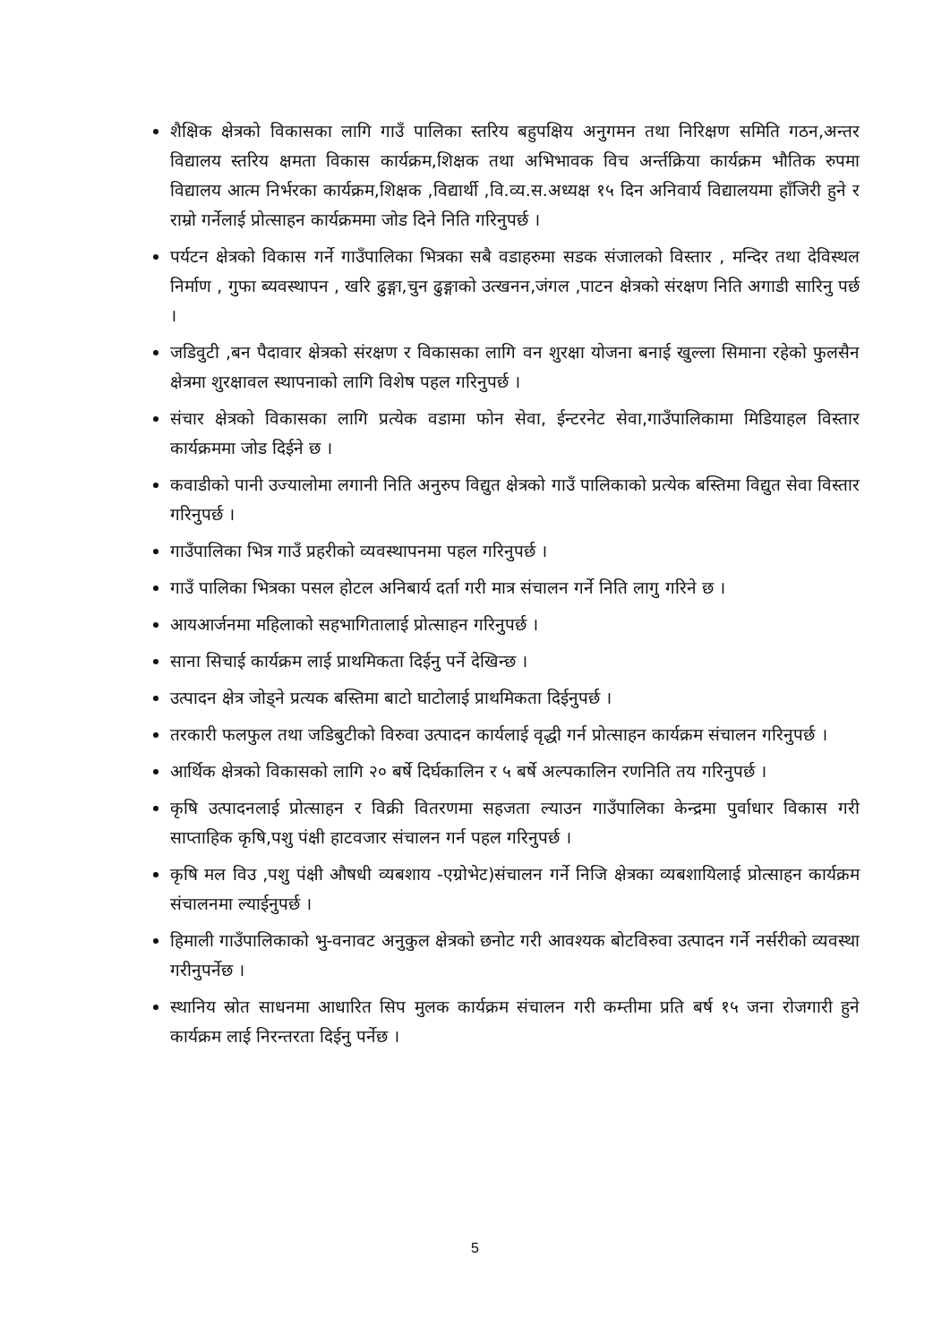शैक्षिक क्षेत्रको विकासका लागि गाउँ पालिका स्तरिय बहुपक्षिय अनुगमन तथा निरिक्षण समिति गठन,अन्तर विद्यालय स्तरिय क्षमता विकास कार्यक्रम,शिक्षक तथा अभिभावक विच अर्न्तक्रिया कार्यक्रम भौतिक रुपमा विद्यालय आत्म निर्भरका कार्यक्रम,शिक्षक ,विद्यार्थी ,वि.व्य.स.अध्यक्ष १५ दिन अनिवार्य विद्यालयमा हाँजिरी हुने र राम्रो गर्नेलाई प्रोत्साहन कार्यक्रममा जोड दिने निति गरिनुपर्छ ।
पर्यटन क्षेत्रको विकास गर्ने गाउँपालिका भित्रका सबै वडाहरुमा सडक संजालको विस्तार , मन्दिर तथा देविस्थल निर्माण , गुफा ब्यवस्थापन , खरि ढुङ्गा,चुन ढुङ्गाको उत्खनन,जंगल ,पाटन क्षेत्रको संरक्षण निति अगाडी सारिनु पर्छ ।
जडिवुटी ,बन पैदावार क्षेत्रको संरक्षण र विकासका लागि वन शुरक्षा योजना बनाई खुल्ला सिमाना रहेको फुलसैन क्षेत्रमा शुरक्षावल स्थापनाको लागि विशेष पहल गरिनुपर्छ ।
संचार क्षेत्रको विकासका लागि प्रत्येक वडामा फोन सेवा, ईन्टरनेट सेवा,गाउँपालिकामा मिडियाहल विस्तार कार्यक्रममा जोड दिईने छ ।
कवाडीको पानी उज्यालोमा लगानी निति अनुरुप विद्युत क्षेत्रको गाउँ पालिकाको प्रत्येक बस्तिमा विद्युत सेवा विस्तार गरिनुपर्छ ।
गाउँपालिका भित्र गाउँ प्रहरीको व्यवस्थापनमा पहल गरिनुपर्छ ।
गाउँ पालिका भित्रका पसल होटल अनिबार्य दर्ता गरी मात्र संचालन गर्ने निति लागु गरिने छ ।
आयआर्जनमा महिलाको सहभागितालाई प्रोत्साहन गरिनुपर्छ ।
साना सिचाई कार्यक्रम लाई प्राथमिकता दिईनु पर्ने देखिन्छ ।
उत्पादन क्षेत्र जोड्ने प्रत्यक बस्तिमा बाटो घाटोलाई प्राथमिकता दिईनुपर्छ ।
तरकारी फलफुल तथा जडिबुटीको विरुवा उत्पादन कार्यलाई वृद्धी गर्न प्रोत्साहन कार्यक्रम संचालन गरिनुपर्छ ।
आर्थिक क्षेत्रको विकासको लागि २० बर्षे दिर्घकालिन र ५ बर्षे अल्पकालिन रणनिति तय गरिनुपर्छ ।
कृषि उत्पादनलाई प्रोत्साहन र विक्री वितरणमा सहजता ल्याउन गाउँपालिका केन्द्रमा पुर्वाधार विकास गरी साप्ताहिक कृषि,पशु पंक्षी हाटवजार संचालन गर्न पहल गरिनुपर्छ ।
कृषि मल विउ ,पशु पंक्षी औषधी व्यबशाय -एग्रोभेट)संचालन गर्ने निजि क्षेत्रका व्यबशायिलाई प्रोत्साहन कार्यक्रम संचालनमा ल्याईनुपर्छ ।
हिमाली गाउँपालिकाको भु-वनावट अनुकुल क्षेत्रको छनोट गरी आवश्यक बोटविरुवा उत्पादन गर्ने नर्सरीको व्यवस्था गरीनुपर्नेछ ।
स्थानिय स्रोत साधनमा आधारित सिप मुलक कार्यक्रम संचालन गरी कम्तीमा प्रति बर्ष १५ जना रोजगारी हुने कार्यक्रम लाई निरन्तरता दिईनु पर्नेछ ।
5